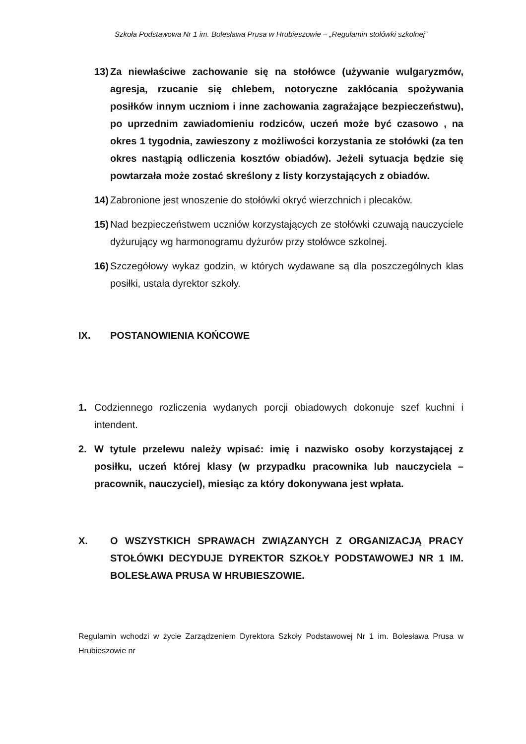Szkoła Podstawowa Nr 1 im. Bolesława Prusa w Hrubieszowie – „Regulamin stołówki szkolnej”
13) Za niewłaściwe zachowanie się na stołówce (używanie wulgaryzmów, agresja, rzucanie się chlebem, notoryczne zakłócania spożywania posiłków innym uczniom i inne zachowania zagrażające bezpieczeństwu), po uprzednim zawiadomieniu rodziców, uczeń może być czasowo , na okres 1 tygodnia, zawieszony z możliwości korzystania ze stołówki (za ten okres nastąpią odliczenia kosztów obiadów). Jeżeli sytuacja będzie się powtarzała może zostać skreślony z listy korzystających z obiadów.
14) Zabronione jest wnoszenie do stołówki okryć wierzchnich i plecaków.
15) Nad bezpieczeństwem uczniów korzystających ze stołówki czuwają nauczyciele dyżurujący wg harmonogramu dyżurów przy stołówce szkolnej.
16) Szczegółowy wykaz godzin, w których wydawane są dla poszczególnych klas posiłki, ustala dyrektor szkoły.
IX. POSTANOWIENIA KOŃCOWE
1. Codziennego rozliczenia wydanych porcji obiadowych dokonuje szef kuchni i intendent.
2. W tytule przelewu należy wpisać: imię i nazwisko osoby korzystającej z posiłku, uczeń której klasy (w przypadku pracownika lub nauczyciela – pracownik, nauczyciel), miesiąc za który dokonywana jest wpłata.
X. O WSZYSTKICH SPRAWACH ZWIĄZANYCH Z ORGANIZACJĄ PRACY STOŁÓWKI DECYDUJE DYREKTOR SZKOŁY PODSTAWOWEJ NR 1 IM. BOLESŁAWA PRUSA W HRUBIESZOWIE.
Regulamin wchodzi w życie Zarządzeniem Dyrektora Szkoły Podstawowej Nr 1 im. Bolesława Prusa w Hrubieszowie nr